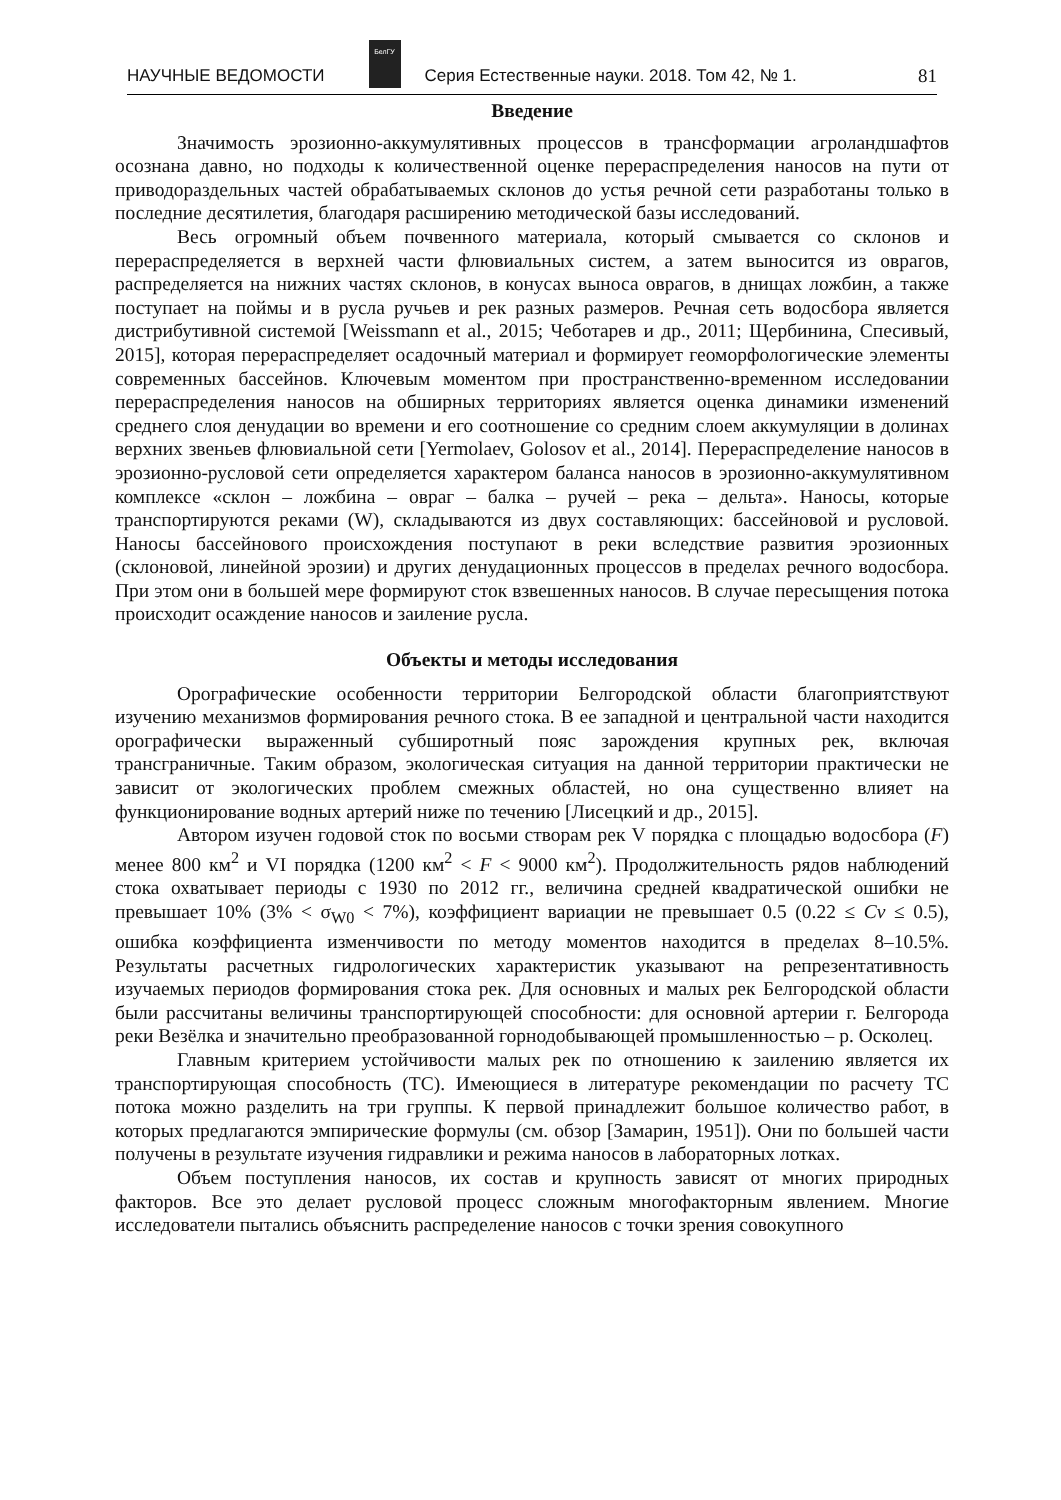НАУЧНЫЕ ВЕДОМОСТИ
БелГУ
Серия Естественные науки. 2018. Том 42, № 1. 81
Введение
Значимость эрозионно-аккумулятивных процессов в трансформации агроландшафтов осознана давно, но подходы к количественной оценке перераспределения наносов на пути от приводораздельных частей обрабатываемых склонов до устья речной сети разработаны только в последние десятилетия, благодаря расширению методической базы исследований.
Весь огромный объем почвенного материала, который смывается со склонов и перераспределяется в верхней части флювиальных систем, а затем выносится из оврагов, распределяется на нижних частях склонов, в конусах выноса оврагов, в днищах ложбин, а также поступает на поймы и в русла ручьев и рек разных размеров. Речная сеть водосбора является дистрибутивной системой [Weissmann et al., 2015; Чеботарев и др., 2011; Щербинина, Спесивый, 2015], которая перераспределяет осадочный материал и формирует геоморфологические элементы современных бассейнов. Ключевым моментом при пространственно-временном исследовании перераспределения наносов на обширных территориях является оценка динамики изменений среднего слоя денудации во времени и его соотношение со средним слоем аккумуляции в долинах верхних звеньев флювиальной сети [Yermolaev, Golosov et al., 2014]. Перераспределение наносов в эрозионно-русловой сети определяется характером баланса наносов в эрозионно-аккумулятивном комплексе «склон – ложбина – овраг – балка – ручей – река – дельта». Наносы, которые транспортируются реками (W), складываются из двух составляющих: бассейновой и русловой. Наносы бассейнового происхождения поступают в реки вследствие развития эрозионных (склоновой, линейной эрозии) и других денудационных процессов в пределах речного водосбора. При этом они в большей мере формируют сток взвешенных наносов. В случае пересыщения потока происходит осаждение наносов и заиление русла.
Объекты и методы исследования
Орографические особенности территории Белгородской области благоприятствуют изучению механизмов формирования речного стока. В ее западной и центральной части находится орографически выраженный субширотный пояс зарождения крупных рек, включая трансграничные. Таким образом, экологическая ситуация на данной территории практически не зависит от экологических проблем смежных областей, но она существенно влияет на функционирование водных артерий ниже по течению [Лисецкий и др., 2015].
Автором изучен годовой сток по восьми створам рек V порядка с площадью водосбора (F) менее 800 км<sup>2</sup> и VI порядка (1200 км<sup>2</sup> < F < 9000 км<sup>2</sup>). Продолжительность рядов наблюдений стока охватывает периоды с 1930 по 2012 гг., величина средней квадратической ошибки не превышает 10% (3% < σ<sub>W0</sub> < 7%), коэффициент вариации не превышает 0.5 (0.22 ≤ Cv ≤ 0.5), ошибка коэффициента изменчивости по методу моментов находится в пределах 8–10.5%. Результаты расчетных гидрологических характеристик указывают на репрезентативность изучаемых периодов формирования стока рек. Для основных и малых рек Белгородской области были рассчитаны величины транспортирующей способности: для основной артерии г. Белгорода реки Везёлка и значительно преобразованной горнодобывающей промышленностью – р. Осколец.
Главным критерием устойчивости малых рек по отношению к заилению является их транспортирующая способность (ТС). Имеющиеся в литературе рекомендации по расчету ТС потока можно разделить на три группы. К первой принадлежит большое количество работ, в которых предлагаются эмпирические формулы (см. обзор [Замарин, 1951]). Они по большей части получены в результате изучения гидравлики и режима наносов в лабораторных лотках.
Объем поступления наносов, их состав и крупность зависят от многих природных факторов. Все это делает русловой процесс сложным многофакторным явлением. Многие исследователи пытались объяснить распределение наносов с точки зрения совокупного